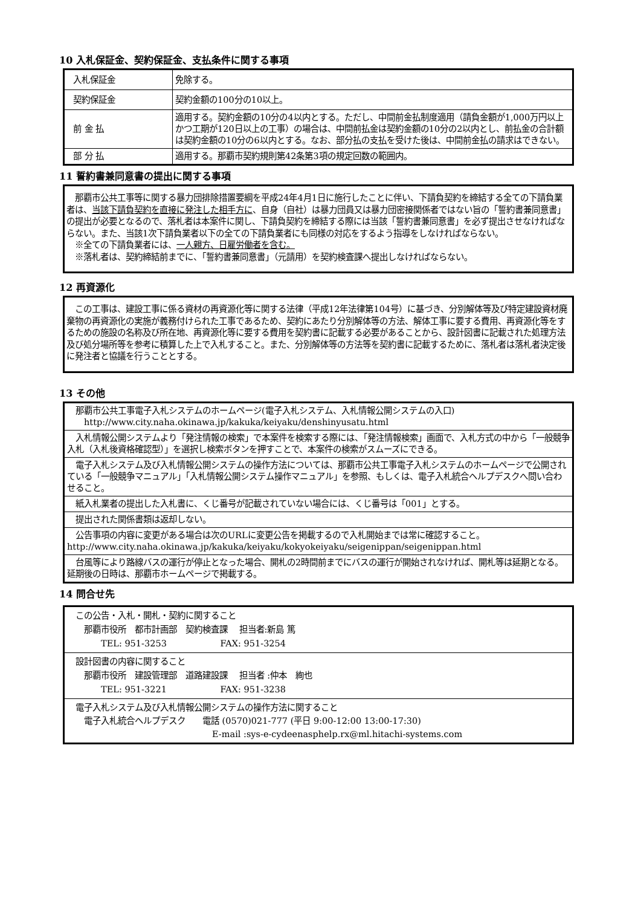10 入札保証金、契約保証金、支払条件に関する事項
| 入札保証金 | 免除する。 |
| 契約保証金 | 契約金額の100分の10以上。 |
| 前 金 払 | 適用する。契約金額の10分の4以内とする。ただし、中間前金払制度適用（請負金額が1,000万円以上かつ工期が120日以上の工事）の場合は、中間前払金は契約金額の10分の2以内とし、前払金の合計額は契約金額の10分の6以内とする。なお、部分払の支払を受けた後は、中間前金払の請求はできない。 |
| 部 分 払 | 適用する。那覇市契約規則第42条第3項の規定回数の範囲内。 |
11 誓約書兼同意書の提出に関する事項
　那覇市公共工事等に関する暴力団排除措置要綱を平成24年4月1日に施行したことに伴い、下請負契約を締結する全ての下請負業者は、当該下請負契約を直接に発注した相手方に、自身（自社）は暴力団員又は暴力団密接関係者ではない旨の「誓約書兼同意書」の提出が必要となるので、落札者は本案件に関し、下請負契約を締結する際には当該「誓約書兼同意書」を必ず提出させなければならない。また、当該1次下請負業者以下の全ての下請負業者にも同様の対応をするよう指導をしなければならない。
　※全ての下請負業者には、一人親方、日雇労働者を含む。
　※落札者は、契約締結前までに、「誓約書兼同意書」（元請用）を契約検査課へ提出しなければならない。
12 再資源化
　この工事は、建設工事に係る資材の再資源化等に関する法律（平成12年法律第104号）に基づき、分別解体等及び特定建設資材廃棄物の再資源化の実施が義務付けられた工事であるため、契約にあたり分別解体等の方法、解体工事に要する費用、再資源化等をするための施設の名称及び所在地、再資源化等に要する費用を契約書に記載する必要があることから、設計図書に記載された処理方法及び処分場所等を参考に積算した上で入札すること。また、分別解体等の方法等を契約書に記載するために、落札者は落札者決定後に発注者と協議を行うこととする。
13 その他
| 那覇市公共工事電子入札システムのホームページ(電子入札システム、入札情報公開システムの入口) http://www.city.naha.okinawa.jp/kakuka/keiyaku/denshinyusatu.html |
| 入札情報公開システムより「発注情報の検索」で本案件を検索する際には、「発注情報検索」画面で、入札方式の中から「一般競争入札（入札後資格確認型）」を選択し検索ボタンを押すことで、本案件の検索がスムーズにできる。 |
| 電子入札システム及び入札情報公開システムの操作方法については、那覇市公共工事電子入札システムのホームページで公開されている「一般競争マニュアル」「入札情報公開システム操作マニュアル」を参照、もしくは、電子入札統合ヘルプデスクへ問い合わせること。 |
| 紙入札業者の提出した入札書に、くじ番号が記載されていない場合には、くじ番号は「001」とする。 |
| 提出された関係書類は返却しない。 |
| 公告事項の内容に変更がある場合は次のURLに変更公告を掲載するので入札開始までは常に確認すること。 http://www.city.naha.okinawa.jp/kakuka/keiyaku/kokyokeiyaku/seigenippan/seigenippan.html |
| 台風等により路線バスの運行が停止となった場合、開札の2時間前までにバスの運行が開始されなければ、開札等は延期となる。延期後の日時は、那覇市ホームページで掲載する。 |
14 問合せ先
| この公告・入札・開札・契約に関すること 那覇市役所 都市計画部 契約検査課 担当者:新島 篤 TEL: 951-3253 FAX: 951-3254 |
| 設計図書の内容に関すること 那覇市役所 建設管理部 道路建設課 担当者 :仲本 絢也 TEL: 951-3221 FAX: 951-3238 |
| 電子入札システム及び入札情報公開システムの操作方法に関すること 電子入札統合ヘルプデスク 電話 (0570)021-777 (平日 9:00-12:00 13:00-17:30) E-mail :sys-e-cydeenasphelp.rx@ml.hitachi-systems.com |